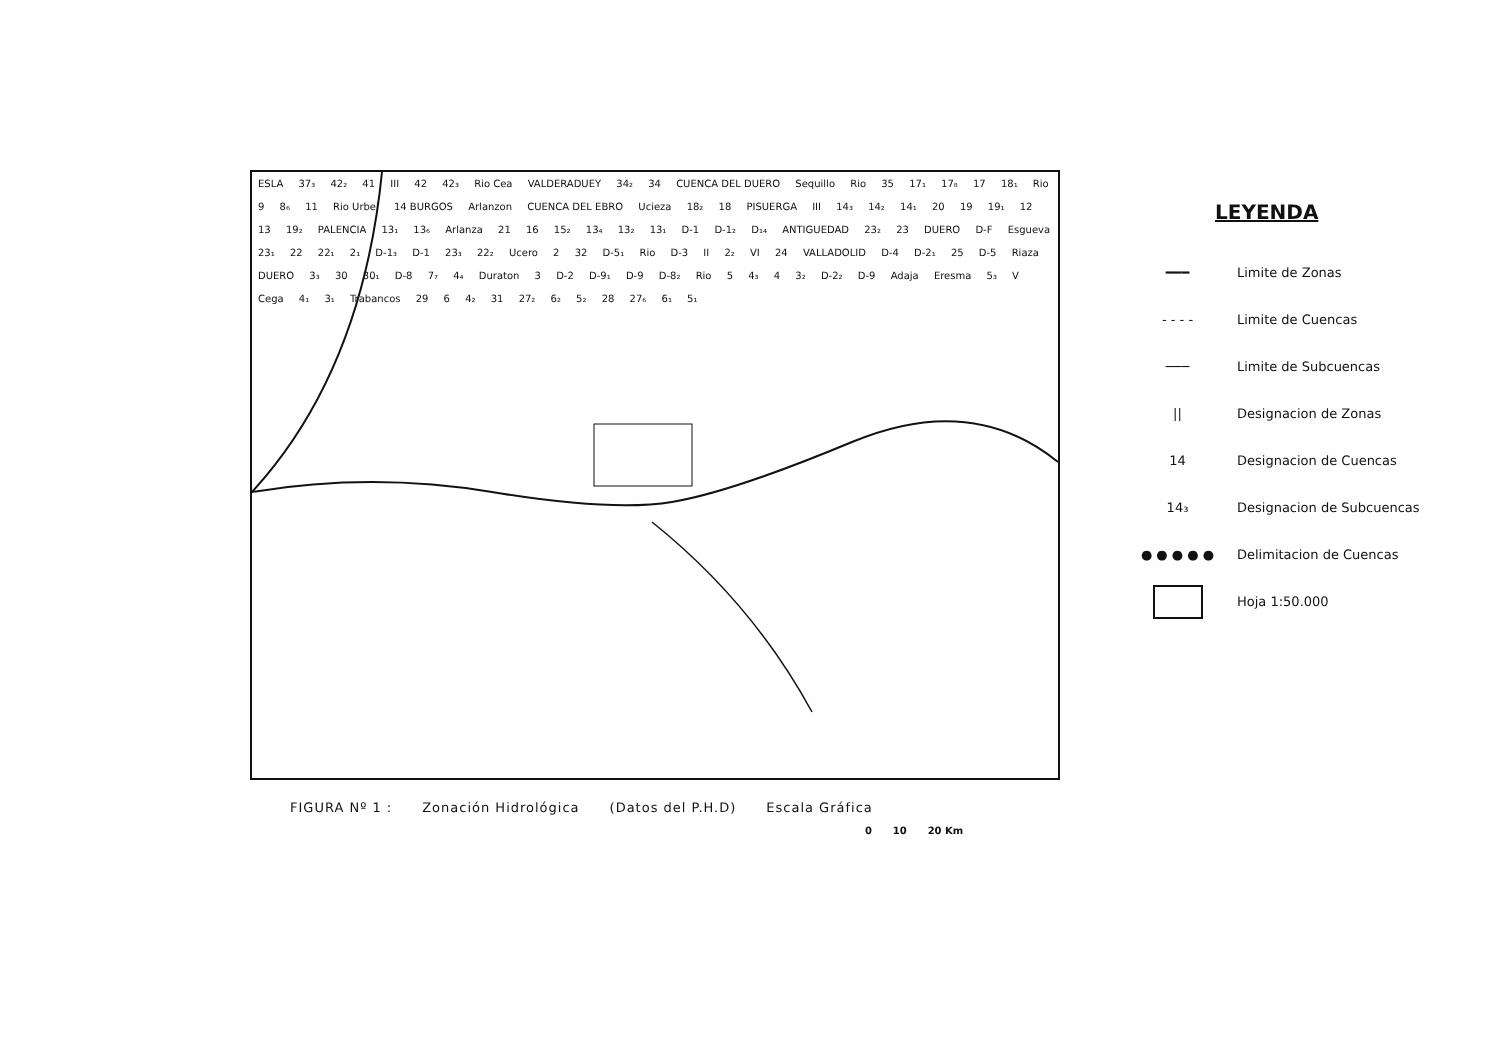ESLA 37₃ 42₂ 41 III 42 42₃ Rio Cea VALDERADUEY 34₂ 34 CUENCA DEL DUERO Sequillo Rio 35 17₁ 17₈ 17 18₁ Rio 9 8₆ 11 Rio Urbel 14 BURGOS Arlanzon CUENCA DEL EBRO Ucieza 18₂ 18 PISUERGA III 14₃ 14₂ 14₁ 20 19 19₁ 12 13 19₂ PALENCIA 13₁ 13₆ Arlanza 21 16 15₂ 13₄ 13₂ 13₁ D-1 D-1₂ D₁₄ ANTIGUEDAD 23₂ 23 DUERO D-F Esgueva 23₁ 22 22₁ 2₁ D-1₃ D-1 23₃ 22₂ Ucero 2 32 D-5₁ Rio D-3 II 2₂ VI 24 VALLADOLID D-4 D-2₁ 25 D-5 Riaza DUERO 3₃ 30 30₁ D-8 7₇ 4₄ Duraton 3 D-2 D-9₁ D-9 D-8₂ Rio 5 4₃ 4 3₂ D-2₂ D-9 Adaja Eresma 5₃ V Cega 4₁ 3₁ Trabancos 29 6 4₂ 31 27₂ 6₂ 5₂ 28 27₆ 6₁ 5₁
LEYENDA
━━━
Limite de Zonas
- - - -
Limite de Cuencas
───
Limite de Subcuencas
||
Designacion de Zonas
14
Designacion de Cuencas
14₃
Designacion de Subcuencas
● ● ● ● ●
Delimitacion de Cuencas
Hoja 1:50.000
FIGURA Nº 1 : Zonación Hidrológica (Datos del P.H.D) Escala Gráfica
0 10 20 Km